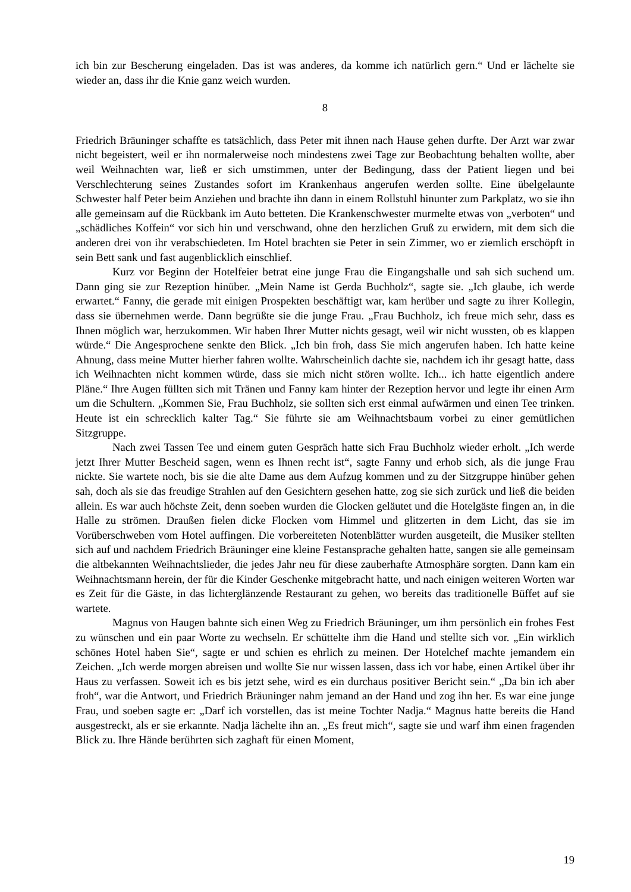ich bin zur Bescherung eingeladen. Das ist was anderes, da komme ich natürlich gern.“ Und er lächelte sie wieder an, dass ihr die Knie ganz weich wurden.
8
Friedrich Bräuninger schaffte es tatsächlich, dass Peter mit ihnen nach Hause gehen durfte. Der Arzt war zwar nicht begeistert, weil er ihn normalerweise noch mindestens zwei Tage zur Beobachtung behalten wollte, aber weil Weihnachten war, ließ er sich umstimmen, unter der Bedingung, dass der Patient liegen und bei Verschlechterung seines Zustandes sofort im Krankenhaus angerufen werden sollte. Eine übelgelaunte Schwester half Peter beim Anziehen und brachte ihn dann in einem Rollstuhl hinunter zum Parkplatz, wo sie ihn alle gemeinsam auf die Rückbank im Auto betteten. Die Krankenschwester murmelte etwas von „verboten“ und „schädliches Koffein“ vor sich hin und verschwand, ohne den herzlichen Gruß zu erwidern, mit dem sich die anderen drei von ihr verabschiedeten. Im Hotel brachten sie Peter in sein Zimmer, wo er ziemlich erschöpft in sein Bett sank und fast augenblicklich einschlief.
Kurz vor Beginn der Hotelfeier betrat eine junge Frau die Eingangshalle und sah sich suchend um. Dann ging sie zur Rezeption hinüber. „Mein Name ist Gerda Buchholz“, sagte sie. „Ich glaube, ich werde erwartet.“ Fanny, die gerade mit einigen Prospekten beschäftigt war, kam herüber und sagte zu ihrer Kollegin, dass sie übernehmen werde. Dann begrüßte sie die junge Frau. „Frau Buchholz, ich freue mich sehr, dass es Ihnen möglich war, herzukommen. Wir haben Ihrer Mutter nichts gesagt, weil wir nicht wussten, ob es klappen würde.“ Die Angesprochene senkte den Blick. „Ich bin froh, dass Sie mich angerufen haben. Ich hatte keine Ahnung, dass meine Mutter hierher fahren wollte. Wahrscheinlich dachte sie, nachdem ich ihr gesagt hatte, dass ich Weihnachten nicht kommen würde, dass sie mich nicht stören wollte. Ich... ich hatte eigentlich andere Pläne.“ Ihre Augen füllten sich mit Tränen und Fanny kam hinter der Rezeption hervor und legte ihr einen Arm um die Schultern. „Kommen Sie, Frau Buchholz, sie sollten sich erst einmal aufwärmen und einen Tee trinken. Heute ist ein schrecklich kalter Tag.“ Sie führte sie am Weihnachtsbaum vorbei zu einer gemütlichen Sitzgruppe.
Nach zwei Tassen Tee und einem guten Gespräch hatte sich Frau Buchholz wieder erholt. „Ich werde jetzt Ihrer Mutter Bescheid sagen, wenn es Ihnen recht ist“, sagte Fanny und erhob sich, als die junge Frau nickte. Sie wartete noch, bis sie die alte Dame aus dem Aufzug kommen und zu der Sitzgruppe hinüber gehen sah, doch als sie das freudige Strahlen auf den Gesichtern gesehen hatte, zog sie sich zurück und ließ die beiden allein. Es war auch höchste Zeit, denn soeben wurden die Glocken geläutet und die Hotelgäste fingen an, in die Halle zu strömen. Draußen fielen dicke Flocken vom Himmel und glitzerten in dem Licht, das sie im Vorüberschweben vom Hotel auffingen. Die vorbereiteten Notenblätter wurden ausgeteilt, die Musiker stellten sich auf und nachdem Friedrich Bräuninger eine kleine Festansprache gehalten hatte, sangen sie alle gemeinsam die altbekannten Weihnachtslieder, die jedes Jahr neu für diese zauberhafte Atmosphäre sorgten. Dann kam ein Weihnachtsmann herein, der für die Kinder Geschenke mitgebracht hatte, und nach einigen weiteren Worten war es Zeit für die Gäste, in das lichterglänzende Restaurant zu gehen, wo bereits das traditionelle Büffet auf sie wartete.
Magnus von Haugen bahnte sich einen Weg zu Friedrich Bräuninger, um ihm persönlich ein frohes Fest zu wünschen und ein paar Worte zu wechseln. Er schüttelte ihm die Hand und stellte sich vor. „Ein wirklich schönes Hotel haben Sie“, sagte er und schien es ehrlich zu meinen. Der Hotelchef machte jemandem ein Zeichen. „Ich werde morgen abreisen und wollte Sie nur wissen lassen, dass ich vor habe, einen Artikel über ihr Haus zu verfassen. Soweit ich es bis jetzt sehe, wird es ein durchaus positiver Bericht sein.“ „Da bin ich aber froh“, war die Antwort, und Friedrich Bräuninger nahm jemand an der Hand und zog ihn her. Es war eine junge Frau, und soeben sagte er: „Darf ich vorstellen, das ist meine Tochter Nadja.“ Magnus hatte bereits die Hand ausgestreckt, als er sie erkannte. Nadja lächelte ihn an. „Es freut mich“, sagte sie und warf ihm einen fragenden Blick zu. Ihre Hände berührten sich zaghaft für einen Moment,
19